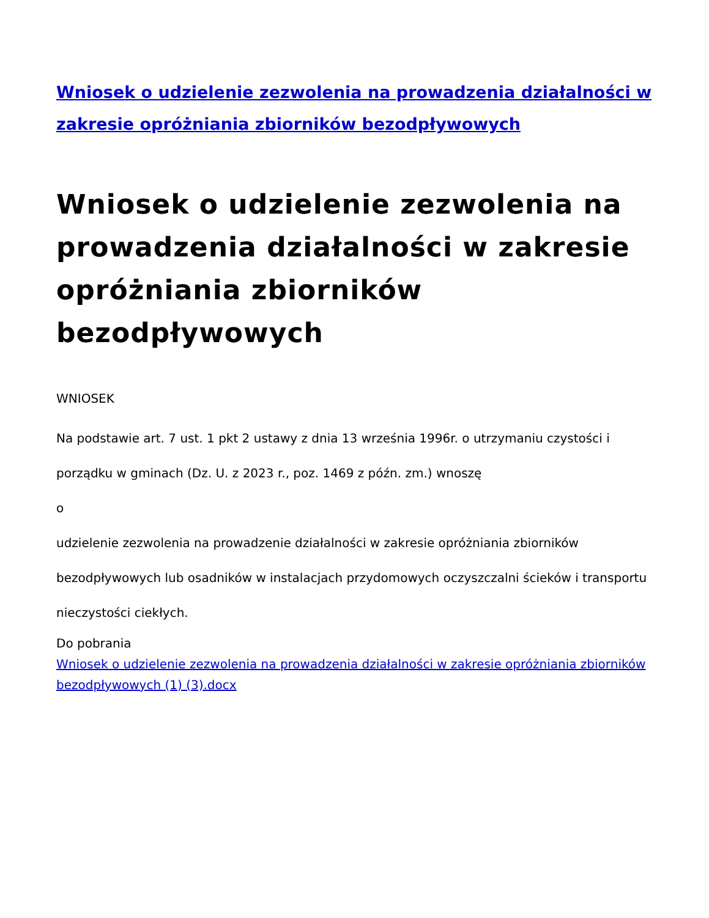Wniosek o udzielenie zezwolenia na prowadzenia działalności w zakresie opróżniania zbiorników bezodpływowych
Wniosek o udzielenie zezwolenia na prowadzenia działalności w zakresie opróżniania zbiorników bezodpływowych
WNIOSEK
Na podstawie art. 7 ust. 1 pkt 2 ustawy z dnia 13 września 1996r. o utrzymaniu czystości i porządku w gminach (Dz. U. z 2023 r., poz. 1469 z późn. zm.) wnoszę
o
udzielenie zezwolenia na prowadzenie działalności w zakresie opróżniania zbiorników bezodpływowych lub osadników w instalacjach przydomowych oczyszczalni ścieków i transportu nieczystości ciekłych.
Do pobrania
Wniosek o udzielenie zezwolenia na prowadzenia działalności w zakresie opróżniania zbiorników bezodpływowych (1) (3).docx